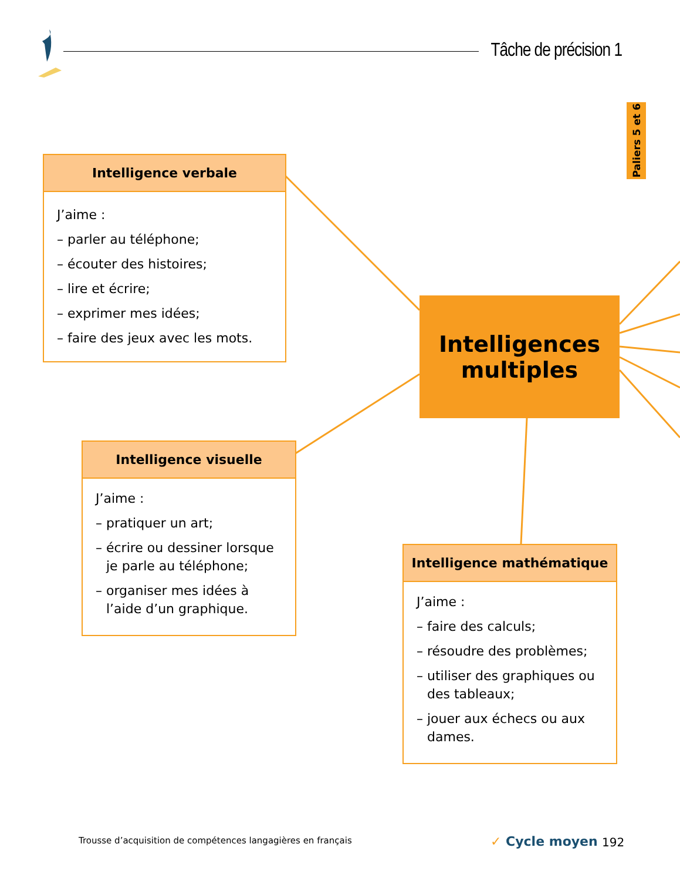Tâche de précision 1
Paliers 5 et 6
Intelligence verbale
J’aime :
– parler au téléphone;
– écouter des histoires;
– lire et écrire;
– exprimer mes idées;
– faire des jeux avec les mots.
Intelligences
multiples
Intelligence visuelle
J’aime :
– pratiquer un art;
– écrire ou dessiner lorsque je parle au téléphone;
– organiser mes idées à l’aide d’un graphique.
Intelligence mathématique
J’aime :
– faire des calculs;
– résoudre des problèmes;
– utiliser des graphiques ou des tableaux;
– jouer aux échecs ou aux dames.
Trousse d’acquisition de compétences langagières en français
✓ Cycle moyen 192